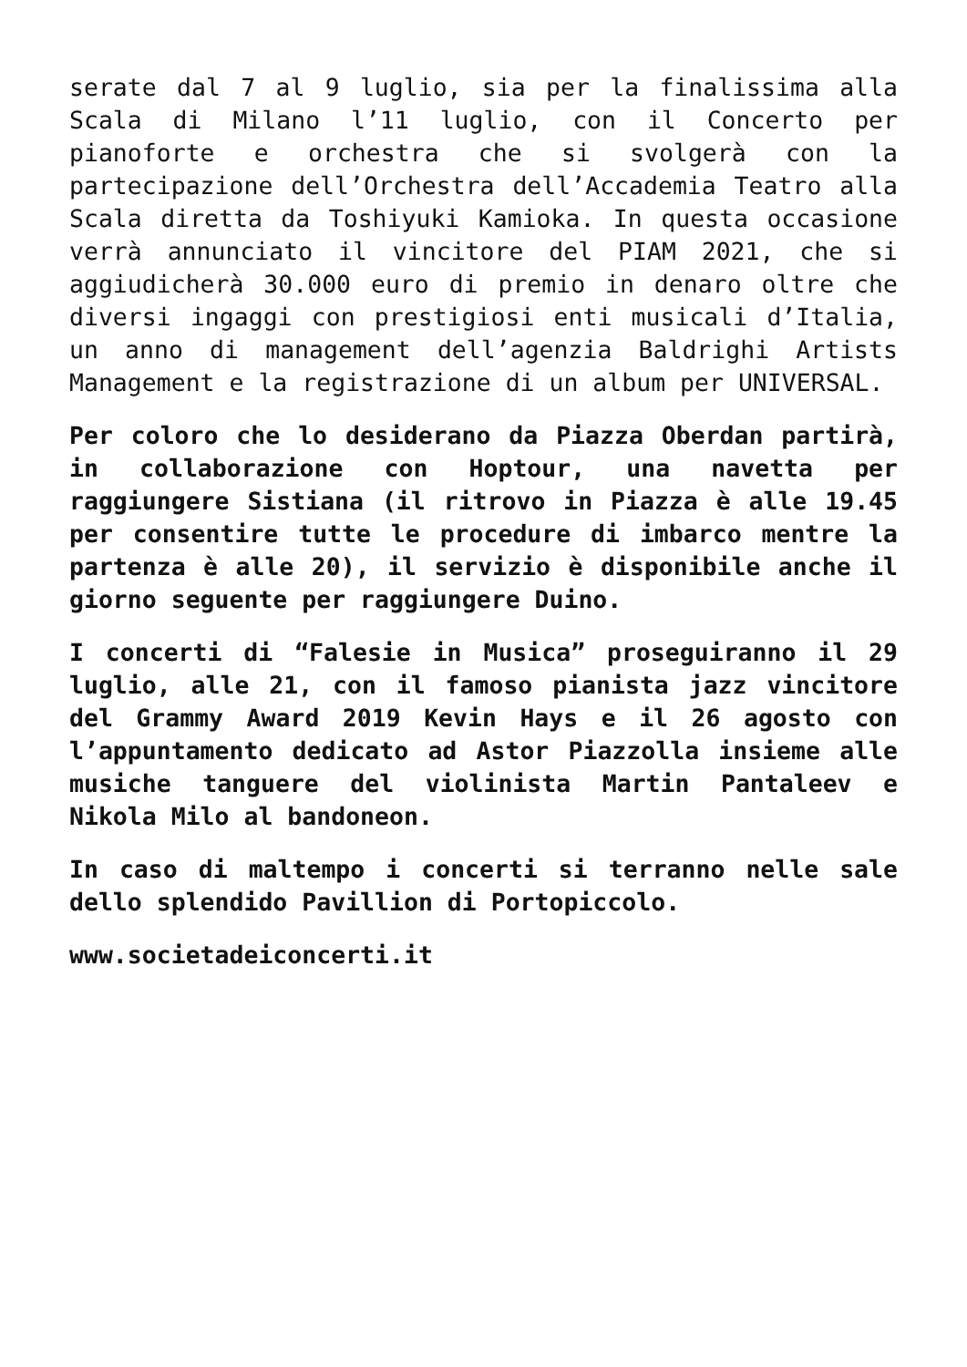serate dal 7 al 9 luglio, sia per la finalissima alla Scala di Milano l’11 luglio, con il Concerto per pianoforte e orchestra che si svolgerà con la partecipazione dell’Orchestra dell’Accademia Teatro alla Scala diretta da Toshiyuki Kamioka. In questa occasione verrà annunciato il vincitore del PIAM 2021, che si aggiudicherà 30.000 euro di premio in denaro oltre che diversi ingaggi con prestigiosi enti musicali d’Italia, un anno di management dell’agenzia Baldrighi Artists Management e la registrazione di un album per UNIVERSAL.
Per coloro che lo desiderano da Piazza Oberdan partirà, in collaborazione con Hoptour, una navetta per raggiungere Sistiana (il ritrovo in Piazza è alle 19.45 per consentire tutte le procedure di imbarco mentre la partenza è alle 20), il servizio è disponibile anche il giorno seguente per raggiungere Duino.
I concerti di “Falesie in Musica” proseguiranno il 29 luglio, alle 21, con il famoso pianista jazz vincitore del Grammy Award 2019 Kevin Hays e il 26 agosto con l’appuntamento dedicato ad Astor Piazzolla insieme alle musiche tanguere del violinista Martin Pantaleev e Nikola Milo al bandoneon.
In caso di maltempo i concerti si terranno nelle sale dello splendido Pavillion di Portopiccolo.
www.societadeiconcerti.it